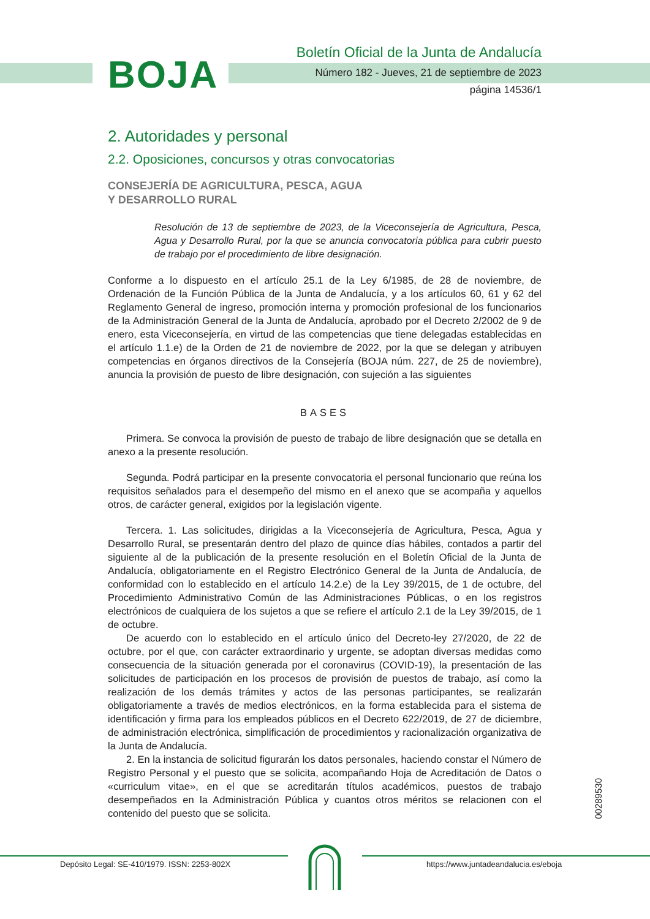BOJA
Boletín Oficial de la Junta de Andalucía
Número 182 - Jueves, 21 de septiembre de 2023
página 14536/1
2. Autoridades y personal
2.2. Oposiciones, concursos y otras convocatorias
CONSEJERÍA DE AGRICULTURA, PESCA, AGUA
Y DESARROLLO RURAL
Resolución de 13 de septiembre de 2023, de la Viceconsejería de Agricultura, Pesca, Agua y Desarrollo Rural, por la que se anuncia convocatoria pública para cubrir puesto de trabajo por el procedimiento de libre designación.
Conforme a lo dispuesto en el artículo 25.1 de la Ley 6/1985, de 28 de noviembre, de Ordenación de la Función Pública de la Junta de Andalucía, y a los artículos 60, 61 y 62 del Reglamento General de ingreso, promoción interna y promoción profesional de los funcionarios de la Administración General de la Junta de Andalucía, aprobado por el Decreto 2/2002 de 9 de enero, esta Viceconsejería, en virtud de las competencias que tiene delegadas establecidas en el artículo 1.1.e) de la Orden de 21 de noviembre de 2022, por la que se delegan y atribuyen competencias en órganos directivos de la Consejería (BOJA núm. 227, de 25 de noviembre), anuncia la provisión de puesto de libre designación, con sujeción a las siguientes
BASES
Primera. Se convoca la provisión de puesto de trabajo de libre designación que se detalla en anexo a la presente resolución.
Segunda. Podrá participar en la presente convocatoria el personal funcionario que reúna los requisitos señalados para el desempeño del mismo en el anexo que se acompaña y aquellos otros, de carácter general, exigidos por la legislación vigente.
Tercera. 1. Las solicitudes, dirigidas a la Viceconsejería de Agricultura, Pesca, Agua y Desarrollo Rural, se presentarán dentro del plazo de quince días hábiles, contados a partir del siguiente al de la publicación de la presente resolución en el Boletín Oficial de la Junta de Andalucía, obligatoriamente en el Registro Electrónico General de la Junta de Andalucía, de conformidad con lo establecido en el artículo 14.2.e) de la Ley 39/2015, de 1 de octubre, del Procedimiento Administrativo Común de las Administraciones Públicas, o en los registros electrónicos de cualquiera de los sujetos a que se refiere el artículo 2.1 de la Ley 39/2015, de 1 de octubre.
De acuerdo con lo establecido en el artículo único del Decreto-ley 27/2020, de 22 de octubre, por el que, con carácter extraordinario y urgente, se adoptan diversas medidas como consecuencia de la situación generada por el coronavirus (COVID-19), la presentación de las solicitudes de participación en los procesos de provisión de puestos de trabajo, así como la realización de los demás trámites y actos de las personas participantes, se realizarán obligatoriamente a través de medios electrónicos, en la forma establecida para el sistema de identificación y firma para los empleados públicos en el Decreto 622/2019, de 27 de diciembre, de administración electrónica, simplificación de procedimientos y racionalización organizativa de la Junta de Andalucía.
2. En la instancia de solicitud figurarán los datos personales, haciendo constar el Número de Registro Personal y el puesto que se solicita, acompañando Hoja de Acreditación de Datos o «curriculum vitae», en el que se acreditarán títulos académicos, puestos de trabajo desempeñados en la Administración Pública y cuantos otros méritos se relacionen con el contenido del puesto que se solicita.
00289530
Depósito Legal: SE-410/1979. ISSN: 2253-802X https://www.juntadeandalucia.es/eboja